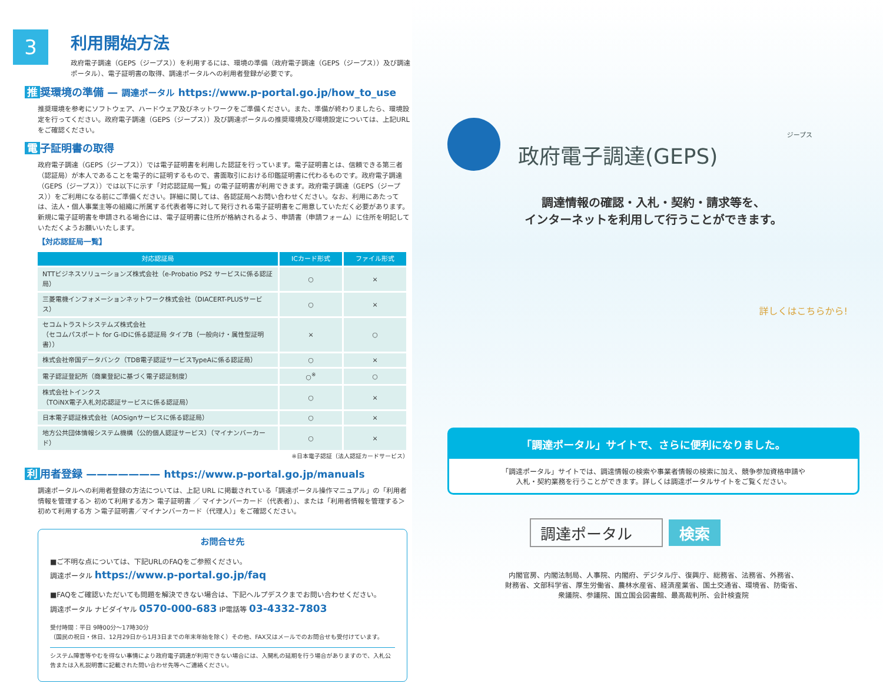3
利用開始方法
政府電子調達（GEPS（ジープス））を利用するには、環境の準備（政府電子調達（GEPS（ジープス））及び調達ポータル）、電子証明書の取得、調達ポータルへの利用者登録が必要です。
推 奨環境の準備 — 調達ポータル https://www.p-portal.go.jp/how_to_use
推奨環境を参考にソフトウェア、ハードウェア及びネットワークをご準備ください。また、準備が終わりましたら、環境設定を行ってください。政府電子調達（GEPS（ジープス））及び調達ポータルの推奨環境及び環境設定については、上記URLをご確認ください。
電 子証明書の取得
政府電子調達（GEPS（ジープス））では電子証明書を利用した認証を行っています。電子証明書とは、信頼できる第三者（認証局）が本人であることを電子的に証明するもので、書面取引における印鑑証明書に代わるものです。政府電子調達（GEPS（ジープス））では以下に示す「対応認証局一覧」の電子証明書が利用できます。政府電子調達（GEPS（ジープス））をご利用になる前にご準備ください。詳細に関しては、各認証局へお問い合わせください。なお、利用にあたっては、法人・個人事業主等の組織に所属する代表者等に対して発行される電子証明書をご用意していただく必要があります。新規に電子証明書を申請される場合には、電子証明書に住所が格納されるよう、申請書（申請フォーム）に住所を明記していただくようお願いいたします。
【対応認証局一覧】
| 対応認証局 | ICカード形式 | ファイル形式 |
| --- | --- | --- |
| NTTビジネスソリューションズ株式会社（e-Probatio PS2 サービスに係る認証局） | ○ | × |
| 三菱電機インフォメーションネットワーク株式会社（DIACERT-PLUSサービス） | ○ | × |
| セコムトラストシステムズ株式会社 （セコムパスポート for G-IDに係る認証局 タイプB（一般向け・属性型証明書）） | × | ○ |
| 株式会社帝国データバンク（TDB電子認証サービスTypeAに係る認証局） | ○ | × |
| 電子認証登記所（商業登記に基づく電子認証制度） | ○<sup>※</sup> | ○ |
| 株式会社トインクス （TOiNX電子入札対応認証サービスに係る認証局） | ○ | × |
| 日本電子認証株式会社（AOSignサービスに係る認証局） | ○ | × |
| 地方公共団体情報システム機構（公的個人認証サービス）（マイナンバーカード） | ○ | × |
※日本電子認証（法人認証カードサービス）
利 用者登録 ——————— https://www.p-portal.go.jp/manuals
調達ポータルへの利用者登録の方法については、上記 URL に掲載されている「調達ポータル操作マニュアル」の「利用者情報を管理する＞ 初めて利用する方＞ 電子証明書 ／ マイナンバーカード（代表者）」、または「利用者情報を管理する＞ 初めて利用する方 ＞電子証明書／マイナンバーカード（代理人）」をご確認ください。
お問合せ先
■ご不明な点については、下記URLのFAQをご参照ください。
調達ポータル https://www.p-portal.go.jp/faq
■FAQをご確認いただいても問題を解決できない場合は、下記ヘルプデスクまでお問い合わせください。
調達ポータル ナビダイヤル 0570-000-683 IP電話等 03-4332-7803
受付時間：平日 9時00分～17時30分
（国民の祝日・休日、12月29日から1月3日までの年末年始を除く）その他、FAX又はメールでのお問合せも受付けています。
システム障害等やむを得ない事情により政府電子調達が利用できない場合には、入開札の延期を行う場合がありますので、入札公告または入札説明書に記載された問い合わせ先等へご連絡ください。
ジープス
政府電子調達(GEPS)
調達情報の確認・入札・契約・請求等を、
インターネットを利用して行うことができます。
詳しくはこちらから!
「調達ポータル」サイトで、さらに便利になりました。
「調達ポータル」サイトでは、調達情報の検索や事業者情報の検索に加え、競争参加資格申請や
入札・契約業務を行うことができます。詳しくは調達ポータルサイトをご覧ください。
調達ポータル 検索
内閣官房、内閣法制局、人事院、内閣府、デジタル庁、復興庁、総務省、法務省、外務省、
財務省、文部科学省、厚生労働省、農林水産省、経済産業省、国土交通省、環境省、防衛省、
衆議院、参議院、国立国会図書館、最高裁判所、会計検査院